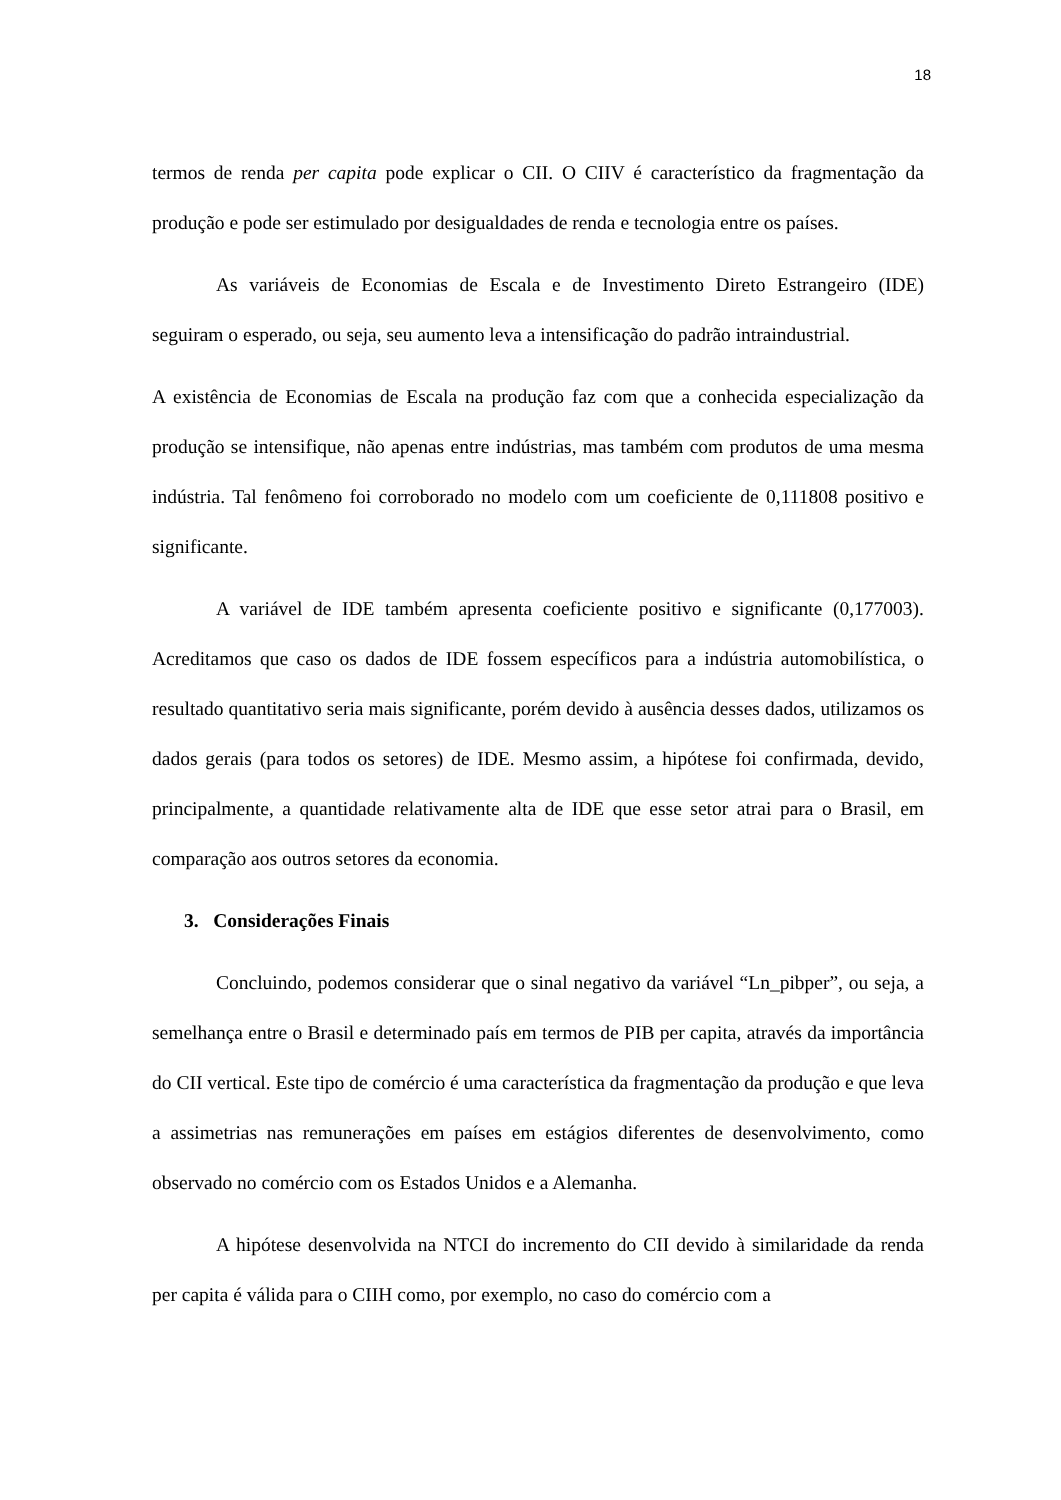18
termos de renda per capita pode explicar o CII. O CIIV é característico da fragmentação da produção e pode ser estimulado por desigualdades de renda e tecnologia entre os países.
As variáveis de Economias de Escala e de Investimento Direto Estrangeiro (IDE) seguiram o esperado, ou seja, seu aumento leva a intensificação do padrão intraindustrial.
A existência de Economias de Escala na produção faz com que a conhecida especialização da produção se intensifique, não apenas entre indústrias, mas também com produtos de uma mesma indústria. Tal fenômeno foi corroborado no modelo com um coeficiente de 0,111808 positivo e significante.
A variável de IDE também apresenta coeficiente positivo e significante (0,177003). Acreditamos que caso os dados de IDE fossem específicos para a indústria automobilística, o resultado quantitativo seria mais significante, porém devido à ausência desses dados, utilizamos os dados gerais (para todos os setores) de IDE. Mesmo assim, a hipótese foi confirmada, devido, principalmente, a quantidade relativamente alta de IDE que esse setor atrai para o Brasil, em comparação aos outros setores da economia.
3. Considerações Finais
Concluindo, podemos considerar que o sinal negativo da variável “Ln_pibper”, ou seja, a semelhança entre o Brasil e determinado país em termos de PIB per capita, através da importância do CII vertical. Este tipo de comércio é uma característica da fragmentação da produção e que leva a assimetrias nas remunerações em países em estágios diferentes de desenvolvimento, como observado no comércio com os Estados Unidos e a Alemanha.
A hipótese desenvolvida na NTCI do incremento do CII devido à similaridade da renda per capita é válida para o CIIH como, por exemplo, no caso do comércio com a